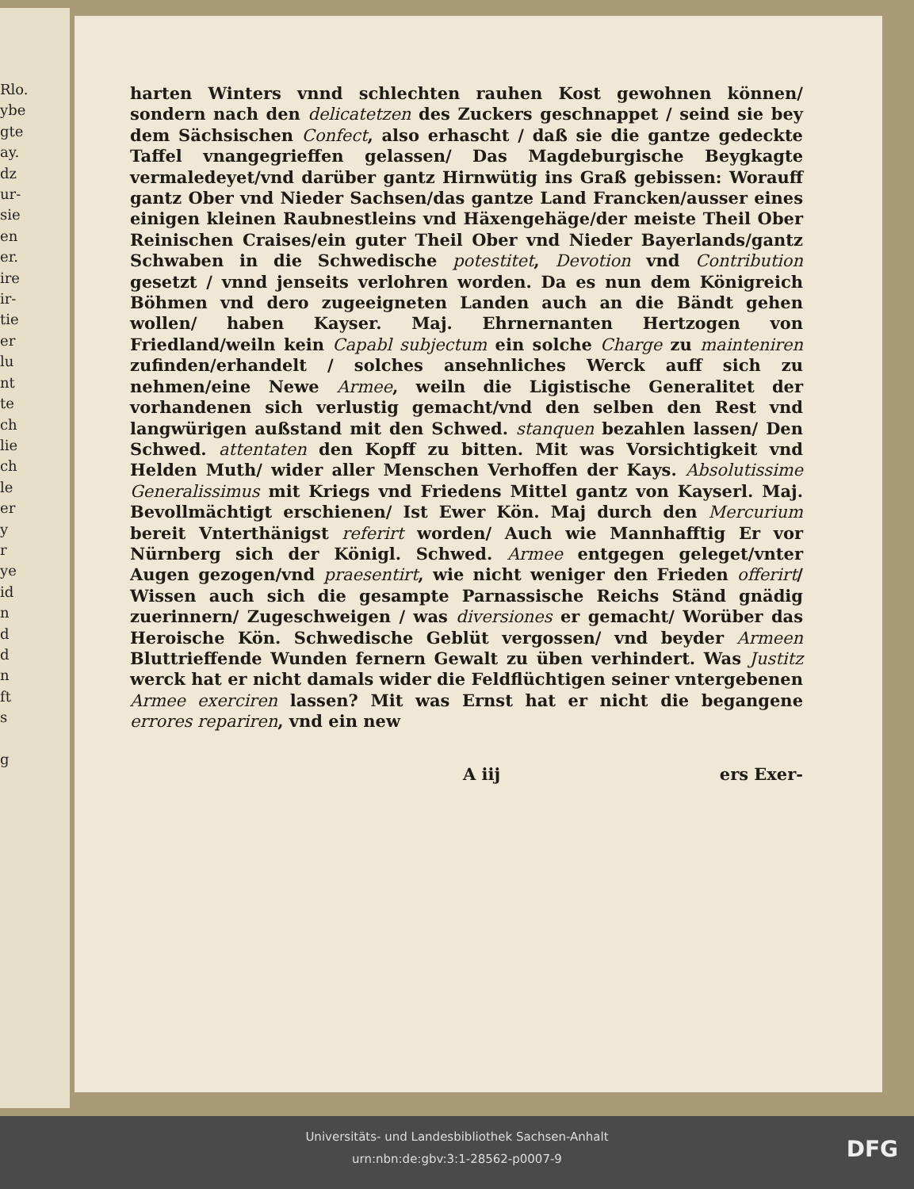Rlo.
ybe
gte
ay.
dz
ur-
sie
en
er.
ire
ir-
tie
er
lu
nt
te
ch
lie
ch
le
er
y
r
ye
id
n
d
d
n
ft
s
g
harten Winters vnnd schlechten rauhen Kost gewohnen können/ sondern nach den delicatetzen des Zuckers geschnappet / seind sie bey dem Sächsischen Confect, also erhascht / daß sie die gantze gedeckte Taffel vnangegrieffen gelassen/ Das Magdeburgische Beygkagte vermaledeyet/vnd darüber gantz Hirnwütig ins Graß gebissen: Worauff gantz Ober vnd Nieder Sachsen/das gantze Land Francken/ausser eines einigen kleinen Raubnestleins vnd Häxengehäge/der meiste Theil Ober Reinischen Craises/ein guter Theil Ober vnd Nieder Bayerlands/gantz Schwaben in die Schwedische potestitet, Devotion vnd Contribution gesetzt / vnnd jenseits verlohren worden. Da es nun dem Königreich Böhmen vnd dero zugeeigneten Landen auch an die Bändt gehen wollen/ haben Kayser. Maj. Ehrnernanten Hertzogen von Friedland/weiln kein Capabl subjectum ein solche Charge zu mainteniren zufinden/erhandelt / solches ansehnliches Werck auff sich zu nehmen/eine Newe Armee, weiln die Ligistische Generalitet der vorhandenen sich verlustig gemacht/vnd den selben den Rest vnd langwürigen außstand mit den Schwed. stanquen bezahlen lassen/ Den Schwed. attentaten den Kopff zu bitten. Mit was Vorsichtigkeit vnd Helden Muth/ wider aller Menschen Verhoffen der Kays. Absolutissime Generalissimus mit Kriegs vnd Friedens Mittel gantz von Kayserl. Maj. Bevollmächtigt erschienen/ Ist Ewer Kön. Maj durch den Mercurium bereit Vnterthänigst referirt worden/ Auch wie Mannhafftig Er vor Nürnberg sich der Königl. Schwed. Armee entgegen geleget/vnter Augen gezogen/vnd praesentirt, wie nicht weniger den Frieden offerirt/ Wissen auch sich die gesampte Parnassische Reichs Ständ gnädig zuerinnern/ Zugeschweigen / was diversiones er gemacht/ Worüber das Heroische Kön. Schwedische Geblüt vergossen/ vnd beyder Armeen Bluttrieffende Wunden fernern Gewalt zu üben verhindert. Was Justitz werck hat er nicht damals wider die Feldflüchtigen seiner vntergebenen Armee exerciren lassen? Mit was Ernst hat er nicht die begangene errores repariren, vnd ein new
A iij ers Exer-
Universitäts- und Landesbibliothek Sachsen-Anhalt
urn:nbn:de:gbv:3:1-28562-p0007-9
DFG